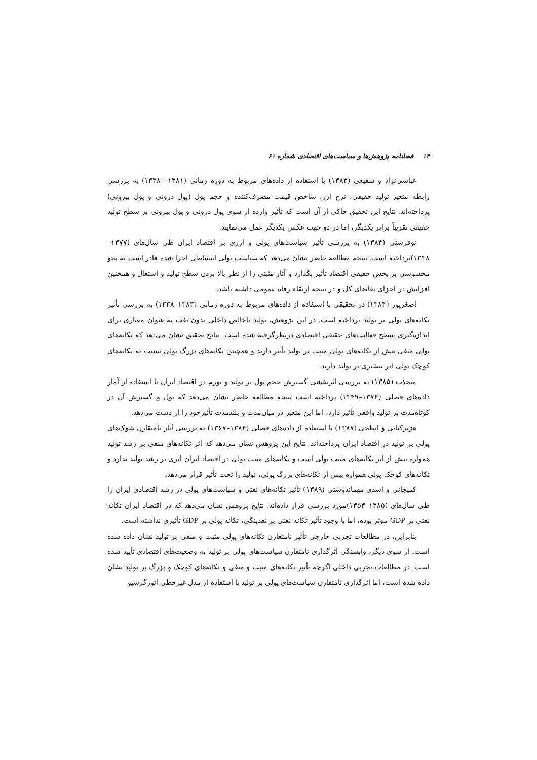۱۴ فصلنامه پژوهش‌ها و سیاست‌های اقتصادی شماره ۶۱
عباسی‌نژاد و شفیعی (۱۳۸۳) با استفاده از داده‌های مربوط به دوره زمانی (۱۳۸۱– ۱۳۳۸) به بررسی رابطه متغیر تولید حقیقی، نرخ ارز، شاخص قیمت مصرف‌کننده و حجم پول (پول درونی و پول بیرونی) پرداخته‌اند. نتایج این تحقیق حاکی از آن است که تأثیر وارده از سوی پول درونی و پول بیرونی بر سطح تولید حقیقی تقریباً برابر یکدیگر، اما در دو جهت عکس یکدیگر عمل می‌نمایند.
نوفرستی (۱۳۸۴) به بررسی تأثیر سیاست‌های پولی و ارزی بر اقتصاد ایران طی سال‌های (۱۳۷۷–۱۳۳۸)پرداخته است. نتیجه مطالعه حاضر نشان می‌دهد که سیاست پولی انبساطی اجرا شده قادر است به نحو محسوسی بر بخش حقیقی اقتصاد تأثیر بگذارد و آثار مثبتی را از نظر بالا بردن سطح تولید و اشتغال و همچنین افزایش در اجزای تقاضای کل و در نتیجه ارتقاء رفاه عمومی داشته باشد.
اصغرپور (۱۳۸۴) در تحقیقی با استفاده از داده‌های مربوط به دوره زمانی (۱۳۸۳–۱۳۳۸) به بررسی تأثیر تکانه‌های پولی بر تولید پرداخته است. در این پژوهش، تولید ناخالص داخلی بدون نفت به عنوان معیاری برای اندازه‌گیری سطح فعالیت‌های حقیقی اقتصادی درنظرگرفته شده است. نتایج تحقیق نشان می‌دهد که تکانه‌های پولی منفی بیش از تکانه‌های پولی مثبت بر تولید تأثیر دارند و همچنین تکانه‌های بزرگ پولی نسبت به تکانه‌های کوچک پولی اثر بیشتری بر تولید دارند.
منجذب (۱۳۸۵) به بررسی اثربخشی گسترش حجم پول بر تولید و تورم در اقتصاد ایران با استفاده از آمار داده‌های فصلی (۱۳۷۴–۱۳۴۹) پرداخته است نتیجه مطالعه حاضر نشان می‌دهد که پول و گسترش آن در کوتاه‌مدت بر تولید واقعی تأثیر دارد، اما این متغیر در میان‌مدت و بلندمدت تأثیرخود را از دست می‌دهد.
هژبرکیانی و ابطحی (۱۳۸۷) با استفاده از داده‌های فصلی (۱۳۸۴–۱۳۶۷) به بررسی آثار نامتقارن شوک‌های پولی بر تولید در اقتصاد ایران پرداخته‌اند. نتایج این پژوهش نشان می‌دهد که اثر تکانه‌های منفی بر رشد تولید همواره بیش از اثر تکانه‌های مثبت پولی است و تکانه‌های مثبت پولی در اقتصاد ایران اثری بر رشد تولید ندارد و تکانه‌های کوچک پولی همواره بیش از تکانه‌های بزرگ پولی، تولید را تحت تأثیر قرار می‌دهد.
کمیجانی و اسدی مهماندوستی (۱۳۸۹) تأثیر تکانه‌های نفتی و سیاست‌های پولی در رشد اقتصادی ایران را طی سال‌های (۱۳۸۵–۱۳۵۳)مورد بررسی قرار داده‌اند. نتایج پژوهش نشان می‌دهد که در اقتصاد ایران تکانه نفتی بر GDP مؤثر بوده، اما با وجود تأثیر تکانه نفتی بر نقدینگی، تکانه پولی بر GDP تأثیری نداشته است.
بنابراین، در مطالعات تجربی خارجی تأثیر نامتقارن تکانه‌های پولی مثبت و منفی بر تولید نشان داده شده است. از سوی دیگر، وابستگی اثرگذاری نامتقارن سیاست‌های پولی بر تولید به وضعیت‌های اقتصادی تأیید شده است. در مطالعات تجربی داخلی اگرچه تأثیر تکانه‌های مثبت و منفی و تکانه‌های کوچک و بزرگ بر تولید نشان داده شده است، اما اثرگذاری نامتقارن سیاست‌های پولی بر تولید با استفاده از مدل غیرخطی اتورگرسیو